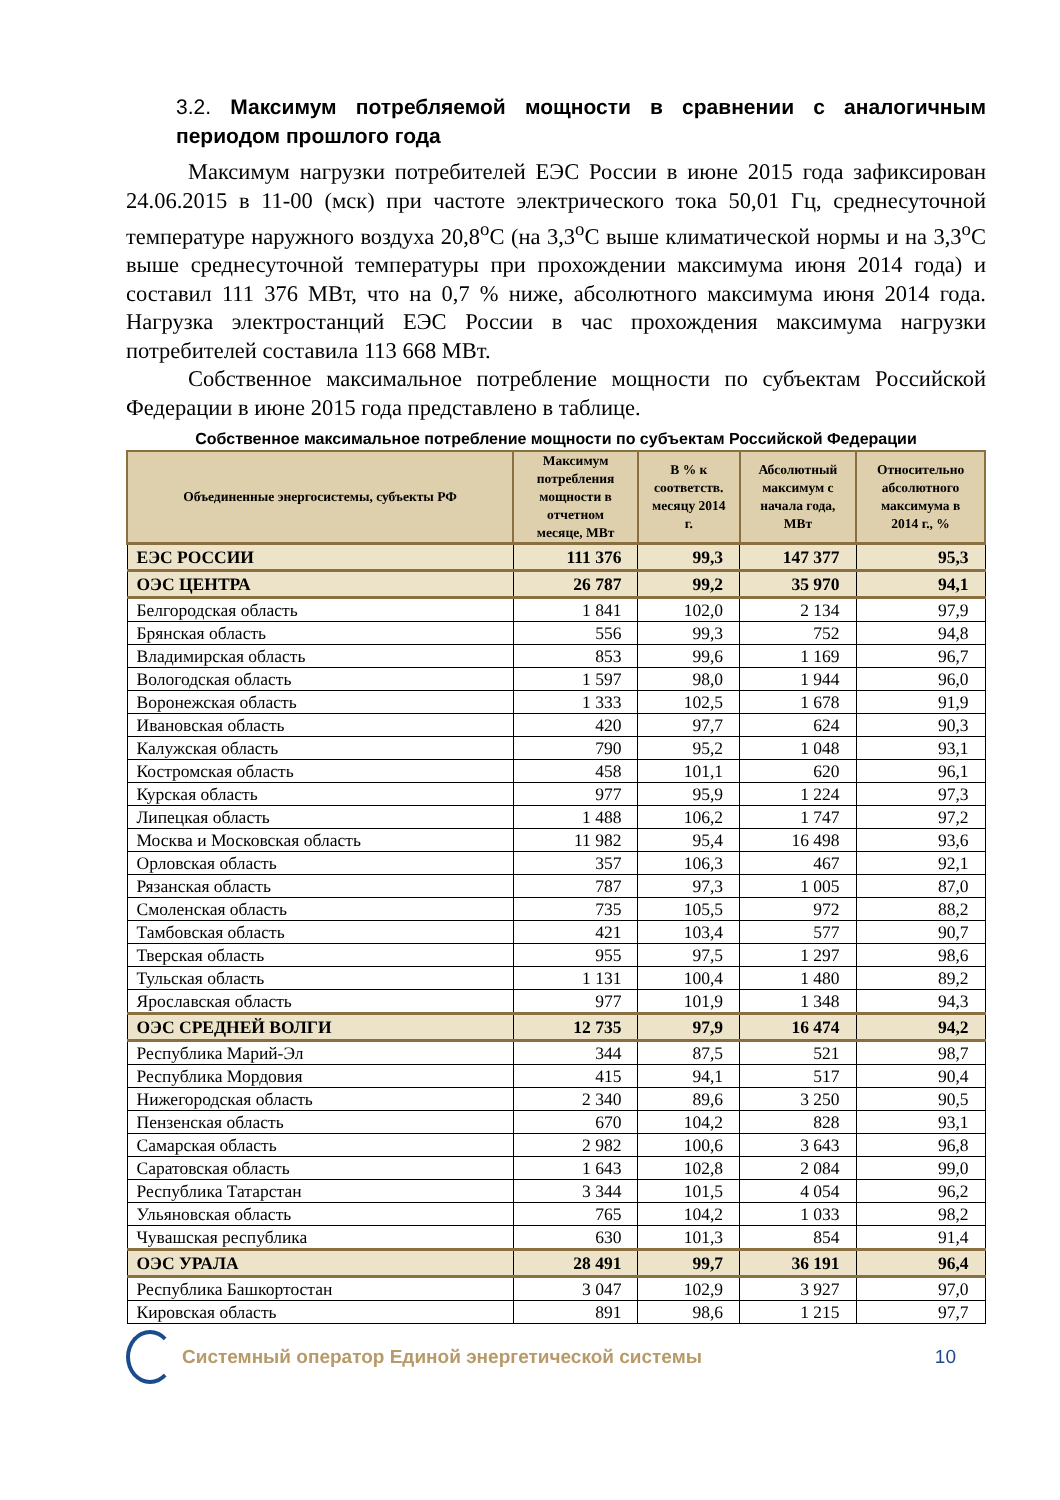3.2. Максимум потребляемой мощности в сравнении с аналогичным периодом прошлого года
Максимум нагрузки потребителей ЕЭС России в июне 2015 года зафиксирован 24.06.2015 в 11-00 (мск) при частоте электрического тока 50,01 Гц, среднесуточной температуре наружного воздуха 20,8<sup>о</sup>С (на 3,3<sup>о</sup>С выше климатической нормы и на 3,3<sup>о</sup>С выше среднесуточной температуры при прохождении максимума июня 2014 года) и составил 111 376 МВт, что на 0,7 % ниже, абсолютного максимума июня 2014 года. Нагрузка электростанций ЕЭС России в час прохождения максимума нагрузки потребителей составила 113 668 МВт.
Собственное максимальное потребление мощности по субъектам Российской Федерации в июне 2015 года представлено в таблице.
Собственное максимальное потребление мощности по субъектам Российской Федерации
| Объединенные энергосистемы, субъекты РФ | Максимум потребления мощности в отчетном месяце, МВт | В % к соответств. месяцу 2014 г. | Абсолютный максимум с начала года, МВт | Относительно абсолютного максимума в 2014 г., % |
| --- | --- | --- | --- | --- |
| ЕЭС РОССИИ | 111 376 | 99,3 | 147 377 | 95,3 |
| ОЭС ЦЕНТРА | 26 787 | 99,2 | 35 970 | 94,1 |
| Белгородская область | 1 841 | 102,0 | 2 134 | 97,9 |
| Брянская область | 556 | 99,3 | 752 | 94,8 |
| Владимирская область | 853 | 99,6 | 1 169 | 96,7 |
| Вологодская область | 1 597 | 98,0 | 1 944 | 96,0 |
| Воронежская область | 1 333 | 102,5 | 1 678 | 91,9 |
| Ивановская область | 420 | 97,7 | 624 | 90,3 |
| Калужская область | 790 | 95,2 | 1 048 | 93,1 |
| Костромская область | 458 | 101,1 | 620 | 96,1 |
| Курская область | 977 | 95,9 | 1 224 | 97,3 |
| Липецкая область | 1 488 | 106,2 | 1 747 | 97,2 |
| Москва и Московская область | 11 982 | 95,4 | 16 498 | 93,6 |
| Орловская область | 357 | 106,3 | 467 | 92,1 |
| Рязанская область | 787 | 97,3 | 1 005 | 87,0 |
| Смоленская область | 735 | 105,5 | 972 | 88,2 |
| Тамбовская область | 421 | 103,4 | 577 | 90,7 |
| Тверская область | 955 | 97,5 | 1 297 | 98,6 |
| Тульская область | 1 131 | 100,4 | 1 480 | 89,2 |
| Ярославская область | 977 | 101,9 | 1 348 | 94,3 |
| ОЭС СРЕДНЕЙ ВОЛГИ | 12 735 | 97,9 | 16 474 | 94,2 |
| Республика Марий-Эл | 344 | 87,5 | 521 | 98,7 |
| Республика Мордовия | 415 | 94,1 | 517 | 90,4 |
| Нижегородская область | 2 340 | 89,6 | 3 250 | 90,5 |
| Пензенская область | 670 | 104,2 | 828 | 93,1 |
| Самарская область | 2 982 | 100,6 | 3 643 | 96,8 |
| Саратовская область | 1 643 | 102,8 | 2 084 | 99,0 |
| Республика Татарстан | 3 344 | 101,5 | 4 054 | 96,2 |
| Ульяновская область | 765 | 104,2 | 1 033 | 98,2 |
| Чувашская республика | 630 | 101,3 | 854 | 91,4 |
| ОЭС УРАЛА | 28 491 | 99,7 | 36 191 | 96,4 |
| Республика Башкортостан | 3 047 | 102,9 | 3 927 | 97,0 |
| Кировская область | 891 | 98,6 | 1 215 | 97,7 |
Системный оператор Единой энергетической системы
10